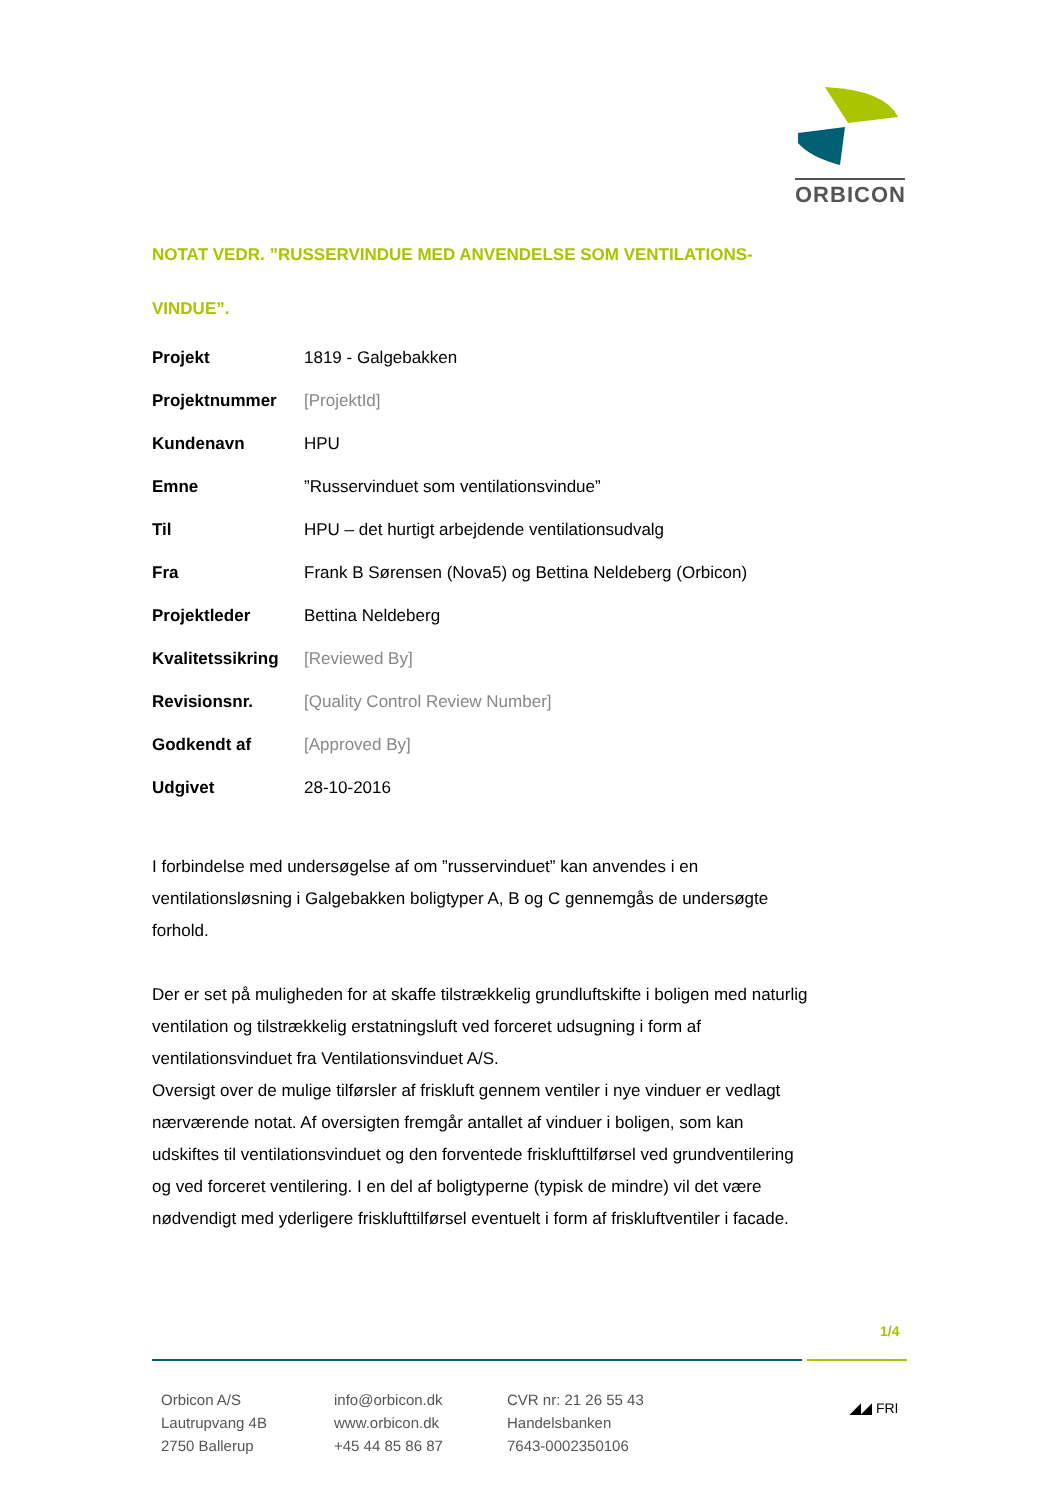ORBICON
NOTAT VEDR. ”RUSSERVINDUE MED ANVENDELSE SOM VENTILATIONS-VINDUE”.
| Projekt | 1819 - Galgebakken |
| Projektnummer | [ProjektId] |
| Kundenavn | HPU |
| Emne | ”Russervinduet som ventilationsvindue” |
| Til | HPU – det hurtigt arbejdende ventilationsudvalg |
| Fra | Frank B Sørensen (Nova5) og Bettina Neldeberg (Orbicon) |
| Projektleder | Bettina Neldeberg |
| Kvalitetssikring | [Reviewed By] |
| Revisionsnr. | [Quality Control Review Number] |
| Godkendt af | [Approved By] |
| Udgivet | 28-10-2016 |
I forbindelse med undersøgelse af om ”russervinduet” kan anvendes i en ventilationsløsning i Galgebakken boligtyper A, B og C gennemgås de undersøgte forhold.
Der er set på muligheden for at skaffe tilstrækkelig grundluftskifte i boligen med naturlig ventilation og tilstrækkelig erstatningsluft ved forceret udsugning i form af ventilationsvinduet fra Ventilationsvinduet A/S.
Oversigt over de mulige tilførsler af friskluft gennem ventiler i nye vinduer er vedlagt nærværende notat. Af oversigten fremgår antallet af vinduer i boligen, som kan udskiftes til ventilationsvinduet og den forventede frisklufttilførsel ved grundventilering og ved forceret ventilering. I en del af boligtyperne (typisk de mindre) vil det være nødvendigt med yderligere frisklufttilførsel eventuelt i form af friskluftventiler i facade.
1/4
Orbicon A/S
Lautrupvang 4B
2750 Ballerup
info@orbicon.dk
www.orbicon.dk
+45 44 85 86 87
CVR nr: 21 26 55 43
Handelsbanken
7643-0002350106
◢◢ FRI